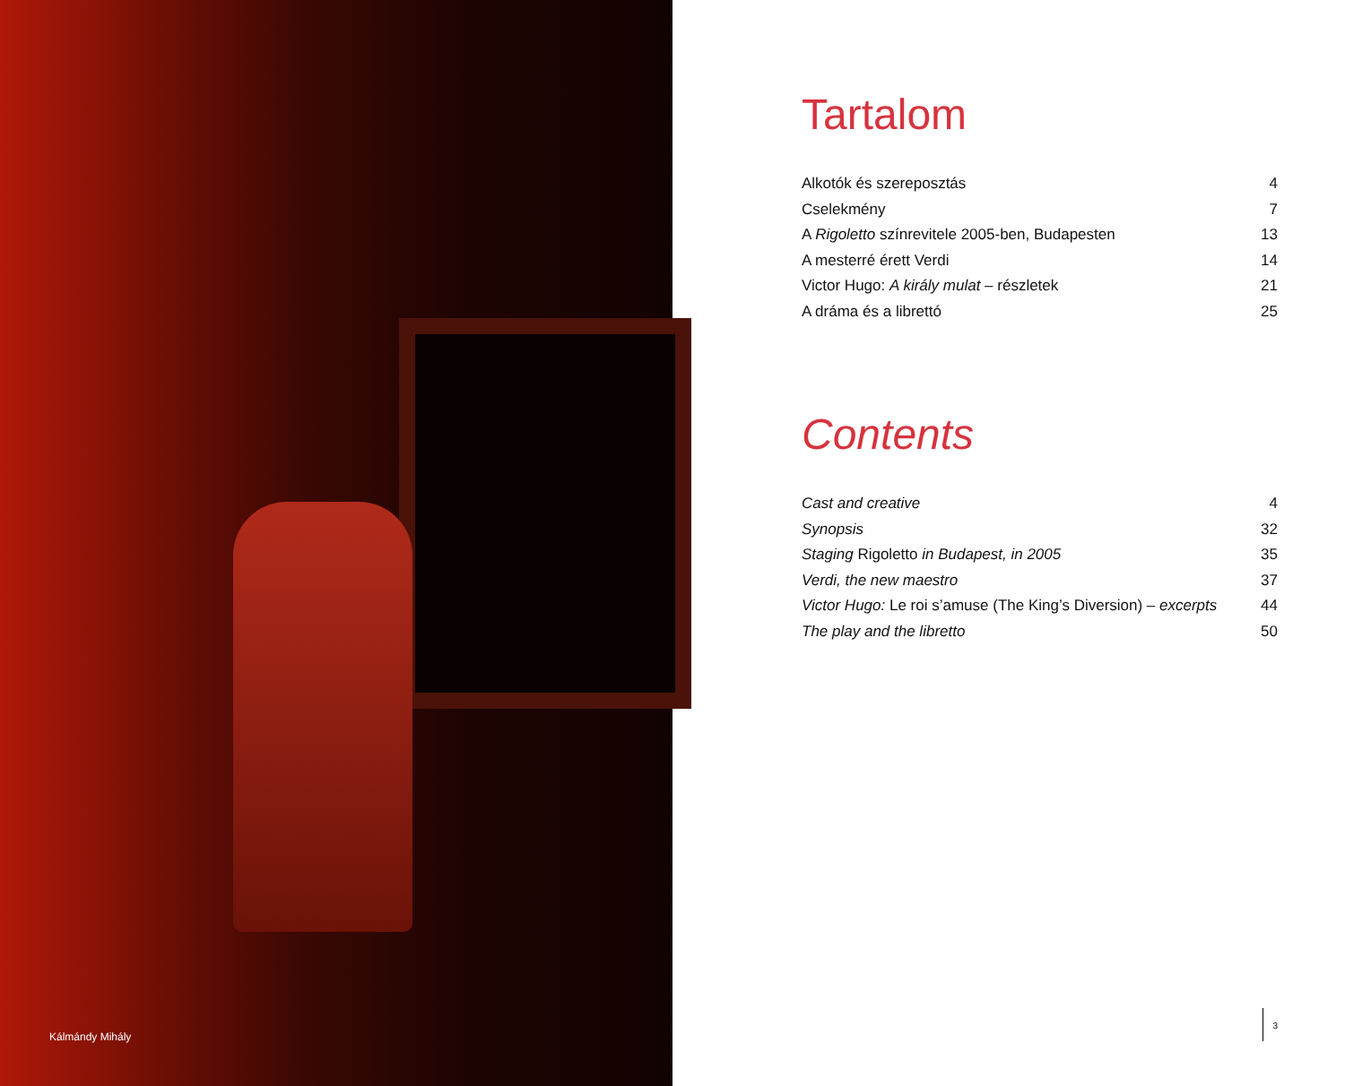Kálmándy Mihály
Tartalom
Alkotók és szereposztás 4
Cselekmény 7
A Rigoletto színrevitele 2005-ben, Budapesten 13
A mesterré érett Verdi 14
Victor Hugo: A király mulat – részletek 21
A dráma és a librettó 25
Contents
Cast and creative 4
Synopsis 32
Staging Rigoletto in Budapest, in 2005 35
Verdi, the new maestro 37
Victor Hugo: Le roi s’amuse (The King’s Diversion) – excerpts 44
The play and the libretto 50
3